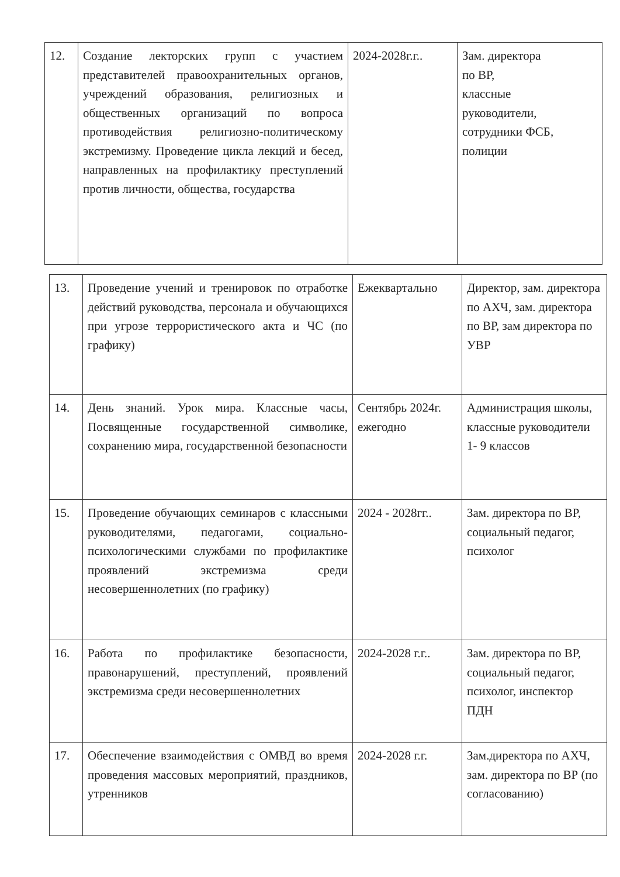| 12. | Создание лекторских групп с участием представителей правоохранительных органов, учреждений образования, религиозных и общественных организаций по вопроса противодействия религиозно-политическому экстремизму. Проведение цикла лекций и бесед, направленных на профилактику преступлений против личности, общества, государства | 2024-2028г.г.. | Зам. директора по ВР, классные руководители, сотрудники ФСБ, полиции |
| 13. | Проведение учений и тренировок по отработке действий руководства, персонала и обучающихся при угрозе террористического акта и ЧС (по графику) | Ежеквартально | Директор, зам. директора по АХЧ, зам. директора по ВР, зам директора по УВР |
| 14. | День знаний. Урок мира. Классные часы, Посвященные государственной символике, сохранению мира, государственной безопасности | Сентябрь 2024г. ежегодно | Администрация школы, классные руководители 1- 9 классов |
| 15. | Проведение обучающих семинаров с классными руководителями, педагогами, социально-психологическими службами по профилактике проявлений экстремизма среди несовершеннолетних (по графику) | 2024 - 2028гг.. | Зам. директора по ВР, социальный педагог, психолог |
| 16. | Работа по профилактике безопасности, правонарушений, преступлений, проявлений экстремизма среди несовершеннолетних | 2024-2028 г.г.. | Зам. директора по ВР, социальный педагог, психолог, инспектор ПДН |
| 17. | Обеспечение взаимодействия с ОМВД во время проведения массовых мероприятий, праздников, утренников | 2024-2028 г.г. | Зам.директора по АХЧ, зам. директора по ВР (по согласованию) |